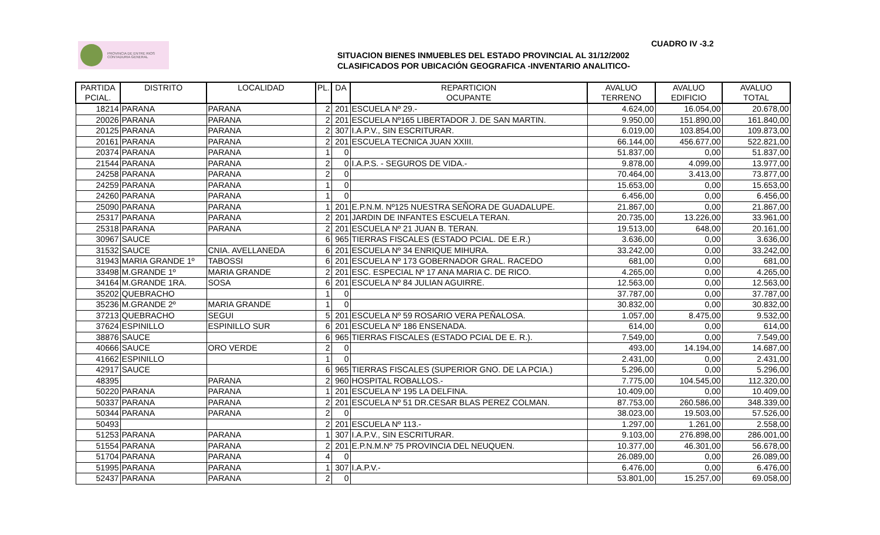PROVINCIA DE ENTRE RIOS
CONTADURIA GENERAL
CUADRO IV -3.2
SITUACION BIENES INMUEBLES DEL ESTADO PROVINCIAL AL 31/12/2002
CLASIFICADOS POR UBICACIÓN GEOGRAFICA -INVENTARIO ANALITICO-
| PARTIDA PCIAL. | DISTRITO | LOCALIDAD | PL. | DA | REPARTICION OCUPANTE | AVALUO TERRENO | AVALUO EDIFICIO | AVALUO TOTAL |
| --- | --- | --- | --- | --- | --- | --- | --- | --- |
| 18214 | PARANA | PARANA | 2 | 201 | ESCUELA Nº 29.- | 4.624,00 | 16.054,00 | 20.678,00 |
| 20026 | PARANA | PARANA | 2 | 201 | ESCUELA Nº165 LIBERTADOR J. DE SAN MARTIN. | 9.950,00 | 151.890,00 | 161.840,00 |
| 20125 | PARANA | PARANA | 2 | 307 | I.A.P.V., SIN ESCRITURAR. | 6.019,00 | 103.854,00 | 109.873,00 |
| 20161 | PARANA | PARANA | 2 | 201 | ESCUELA TECNICA JUAN XXIII. | 66.144,00 | 456.677,00 | 522.821,00 |
| 20374 | PARANA | PARANA | 1 | 0 | | 51.837,00 | 0,00 | 51.837,00 |
| 21544 | PARANA | PARANA | 2 | 0 | I.A.P.S. - SEGUROS DE VIDA.- | 9.878,00 | 4.099,00 | 13.977,00 |
| 24258 | PARANA | PARANA | 2 | 0 | | 70.464,00 | 3.413,00 | 73.877,00 |
| 24259 | PARANA | PARANA | 1 | 0 | | 15.653,00 | 0,00 | 15.653,00 |
| 24260 | PARANA | PARANA | 1 | 0 | | 6.456,00 | 0,00 | 6.456,00 |
| 25090 | PARANA | PARANA | 1 | 201 | E.P.N.M. Nº125 NUESTRA SEÑORA DE GUADALUPE. | 21.867,00 | 0,00 | 21.867,00 |
| 25317 | PARANA | PARANA | 2 | 201 | JARDIN DE INFANTES ESCUELA TERAN. | 20.735,00 | 13.226,00 | 33.961,00 |
| 25318 | PARANA | PARANA | 2 | 201 | ESCUELA Nº 21 JUAN B. TERAN. | 19.513,00 | 648,00 | 20.161,00 |
| 30967 | SAUCE | | 6 | 965 | TIERRAS FISCALES (ESTADO PCIAL. DE E.R.) | 3.636,00 | 0,00 | 3.636,00 |
| 31532 | SAUCE | CNIA. AVELLANEDA | 6 | 201 | ESCUELA Nº 34 ENRIQUE MIHURA. | 33.242,00 | 0,00 | 33.242,00 |
| 31943 | MARIA GRANDE 1º | TABOSSI | 6 | 201 | ESCUELA Nº 173 GOBERNADOR GRAL. RACEDO | 681,00 | 0,00 | 681,00 |
| 33498 | M.GRANDE 1º | MARIA GRANDE | 2 | 201 | ESC. ESPECIAL Nº 17 ANA MARIA C. DE RICO. | 4.265,00 | 0,00 | 4.265,00 |
| 34164 | M.GRANDE 1RA. | SOSA | 6 | 201 | ESCUELA Nº 84 JULIAN AGUIRRE. | 12.563,00 | 0,00 | 12.563,00 |
| 35202 | QUEBRACHO | | 1 | 0 | | 37.787,00 | 0,00 | 37.787,00 |
| 35236 | M.GRANDE 2º | MARIA GRANDE | 1 | 0 | | 30.832,00 | 0,00 | 30.832,00 |
| 37213 | QUEBRACHO | SEGUI | 5 | 201 | ESCUELA Nº 59 ROSARIO VERA PEÑALOSA. | 1.057,00 | 8.475,00 | 9.532,00 |
| 37624 | ESPINILLO | ESPINILLO SUR | 6 | 201 | ESCUELA Nº 186 ENSENADA. | 614,00 | 0,00 | 614,00 |
| 38876 | SAUCE | | 6 | 965 | TIERRAS FISCALES (ESTADO PCIAL DE E. R.). | 7.549,00 | 0,00 | 7.549,00 |
| 40666 | SAUCE | ORO VERDE | 2 | 0 | | 493,00 | 14.194,00 | 14.687,00 |
| 41662 | ESPINILLO | | 1 | 0 | | 2.431,00 | 0,00 | 2.431,00 |
| 42917 | SAUCE | | 6 | 965 | TIERRAS FISCALES (SUPERIOR GNO. DE LA PCIA.) | 5.296,00 | 0,00 | 5.296,00 |
| 48395 | | PARANA | 2 | 960 | HOSPITAL ROBALLOS.- | 7.775,00 | 104.545,00 | 112.320,00 |
| 50220 | PARANA | PARANA | 1 | 201 | ESCUELA Nº 195 LA DELFINA. | 10.409,00 | 0,00 | 10.409,00 |
| 50337 | PARANA | PARANA | 2 | 201 | ESCUELA Nº 51 DR.CESAR BLAS PEREZ COLMAN. | 87.753,00 | 260.586,00 | 348.339,00 |
| 50344 | PARANA | PARANA | 2 | 0 | | 38.023,00 | 19.503,00 | 57.526,00 |
| 50493 | | | 2 | 201 | ESCUELA Nº 113.- | 1.297,00 | 1.261,00 | 2.558,00 |
| 51253 | PARANA | PARANA | 1 | 307 | I.A.P.V., SIN ESCRITURAR. | 9.103,00 | 276.898,00 | 286.001,00 |
| 51554 | PARANA | PARANA | 2 | 201 | E.P.N.M.Nº 75 PROVINCIA DEL NEUQUEN. | 10.377,00 | 46.301,00 | 56.678,00 |
| 51704 | PARANA | PARANA | 4 | 0 | | 26.089,00 | 0,00 | 26.089,00 |
| 51995 | PARANA | PARANA | 1 | 307 | I.A.P.V.- | 6.476,00 | 0,00 | 6.476,00 |
| 52437 | PARANA | PARANA | 2 | 0 | | 53.801,00 | 15.257,00 | 69.058,00 |